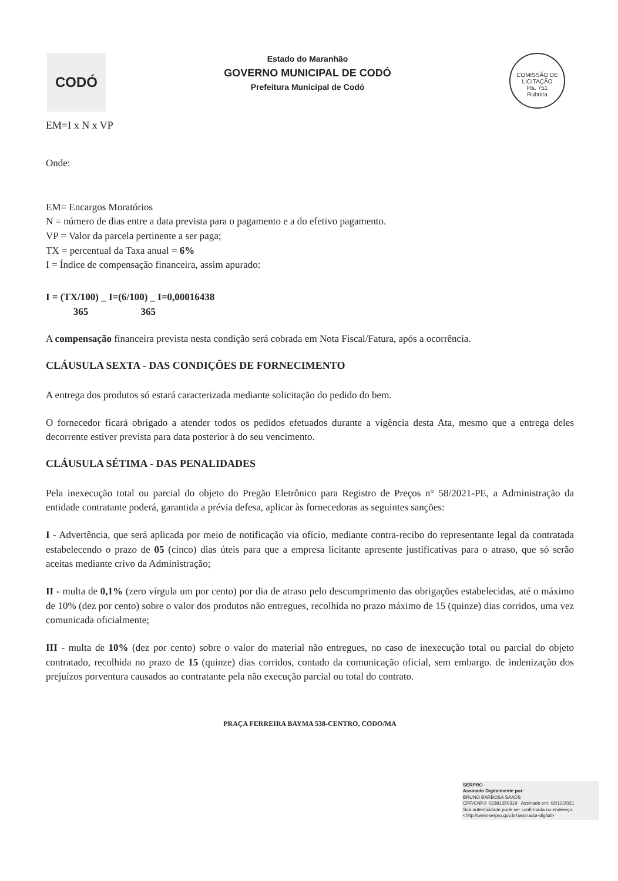CODÓ
Estado do Maranhão
GOVERNO MUNICIPAL DE CODÓ
Prefeitura Municipal de Codó
COMISSÃO DE LICITAÇÃO
Fls. 751
Rubrica
EM=I x N x VP
Onde:
EM= Encargos Moratórios
N = número de dias entre a data prevista para o pagamento e a do efetivo pagamento.
VP = Valor da parcela pertinente a ser paga;
TX = percentual da Taxa anual = 6%
I = Índice de compensação financeira, assim apurado:
I = (TX/100) _ I=(6/100) _ I=0,00016438
365 365
A compensação financeira prevista nesta condição será cobrada em Nota Fiscal/Fatura, após a ocorrência.
CLÁUSULA SEXTA - DAS CONDIÇÕES DE FORNECIMENTO
A entrega dos produtos só estará caracterizada mediante solicitação do pedido do bem.
O fornecedor ficará obrigado a atender todos os pedidos efetuados durante a vigência desta Ata, mesmo que a entrega deles decorrente estiver prevista para data posterior à do seu vencimento.
CLÁUSULA SÉTIMA - DAS PENALIDADES
Pela inexecução total ou parcial do objeto do Pregão Eletrônico para Registro de Preços n° 58/2021-PE, a Administração da entidade contratante poderá, garantida a prévia defesa, aplicar às fornecedoras as seguintes sanções:
I - Advertência, que será aplicada por meio de notificação via ofício, mediante contra-recibo do representante legal da contratada estabelecendo o prazo de 05 (cinco) dias úteis para que a empresa licitante apresente justificativas para o atraso, que só serão aceitas mediante crivo da Administração;
II - multa de 0,1% (zero vírgula um por cento) por dia de atraso pelo descumprimento das obrigações estabelecidas, até o máximo de 10% (dez por cento) sobre o valor dos produtos não entregues, recolhida no prazo máximo de 15 (quinze) dias corridos, uma vez comunicada oficialmente;
III - multa de 10% (dez por cento) sobre o valor do material não entregues, no caso de inexecução total ou parcial do objeto contratado, recolhida no prazo de 15 (quinze) dias corridos, contado da comunicação oficial, sem embargo. de indenização dos prejuízos porventura causados ao contratante pela não execução parcial ou total do contrato.
PRAÇA FERREIRA BAYMA 538-CENTRO, CODO/MA
SERPRO
Assinado Digitalmente por:
BRUNO BARBOSA SAADS
CPF/CNPJ: 02381350319 Assinado em: 02/12/2021
Sua autenticidade pode ser confirmada no endereço: <http://www.serpro.gov.br/assinador-digital>